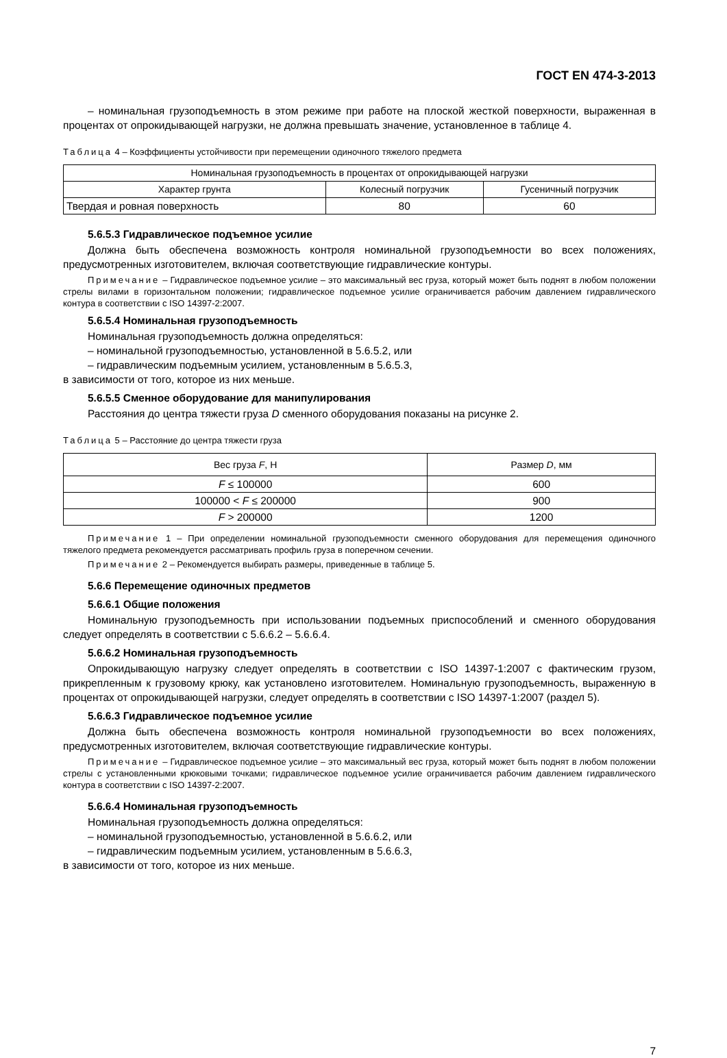ГОСТ EN 474-3-2013
– номинальная грузоподъемность в этом режиме при работе на плоской жесткой поверхности, выраженная в процентах от опрокидывающей нагрузки, не должна превышать значение, установленное в таблице 4.
Таблица 4 – Коэффициенты устойчивости при перемещении одиночного тяжелого предмета
| Номинальная грузоподъемность в процентах от опрокидывающей нагрузки | | |
| --- | --- | --- |
| Характер грунта | Колесный погрузчик | Гусеничный погрузчик |
| Твердая и ровная поверхность | 80 | 60 |
5.6.5.3 Гидравлическое подъемное усилие
Должна быть обеспечена возможность контроля номинальной грузоподъемности во всех положениях, предусмотренных изготовителем, включая соответствующие гидравлические контуры.
Примечание – Гидравлическое подъемное усилие – это максимальный вес груза, который может быть поднят в любом положении стрелы вилами в горизонтальном положении; гидравлическое подъемное усилие ограничивается рабочим давлением гидравлического контура в соответствии с ISO 14397-2:2007.
5.6.5.4 Номинальная грузоподъемность
Номинальная грузоподъемность должна определяться:
– номинальной грузоподъемностью, установленной в 5.6.5.2, или
– гидравлическим подъемным усилием, установленным в 5.6.5.3,
в зависимости от того, которое из них меньше.
5.6.5.5 Сменное оборудование для манипулирования
Расстояния до центра тяжести груза D сменного оборудования показаны на рисунке 2.
Таблица 5 – Расстояние до центра тяжести груза
| Вес груза F , Н | Размер D , мм |
| --- | --- |
| F ≤ 100000 | 600 |
| 100000 < F ≤ 200000 | 900 |
| F > 200000 | 1200 |
Примечание 1 – При определении номинальной грузоподъемности сменного оборудования для перемещения одиночного тяжелого предмета рекомендуется рассматривать профиль груза в поперечном сечении.
Примечание 2 – Рекомендуется выбирать размеры, приведенные в таблице 5.
5.6.6 Перемещение одиночных предметов
5.6.6.1 Общие положения
Номинальную грузоподъемность при использовании подъемных приспособлений и сменного оборудования следует определять в соответствии с 5.6.6.2 – 5.6.6.4.
5.6.6.2 Номинальная грузоподъемность
Опрокидывающую нагрузку следует определять в соответствии с ISO 14397-1:2007 с фактическим грузом, прикрепленным к грузовому крюку, как установлено изготовителем. Номинальную грузоподъемность, выраженную в процентах от опрокидывающей нагрузки, следует определять в соответствии с ISO 14397-1:2007 (раздел 5).
5.6.6.3 Гидравлическое подъемное усилие
Должна быть обеспечена возможность контроля номинальной грузоподъемности во всех положениях, предусмотренных изготовителем, включая соответствующие гидравлические контуры.
Примечание – Гидравлическое подъемное усилие – это максимальный вес груза, который может быть поднят в любом положении стрелы с установленными крюковыми точками; гидравлическое подъемное усилие ограничивается рабочим давлением гидравлического контура в соответствии с ISO 14397-2:2007.
5.6.6.4 Номинальная грузоподъемность
Номинальная грузоподъемность должна определяться:
– номинальной грузоподъемностью, установленной в 5.6.6.2, или
– гидравлическим подъемным усилием, установленным в 5.6.6.3,
в зависимости от того, которое из них меньше.
7